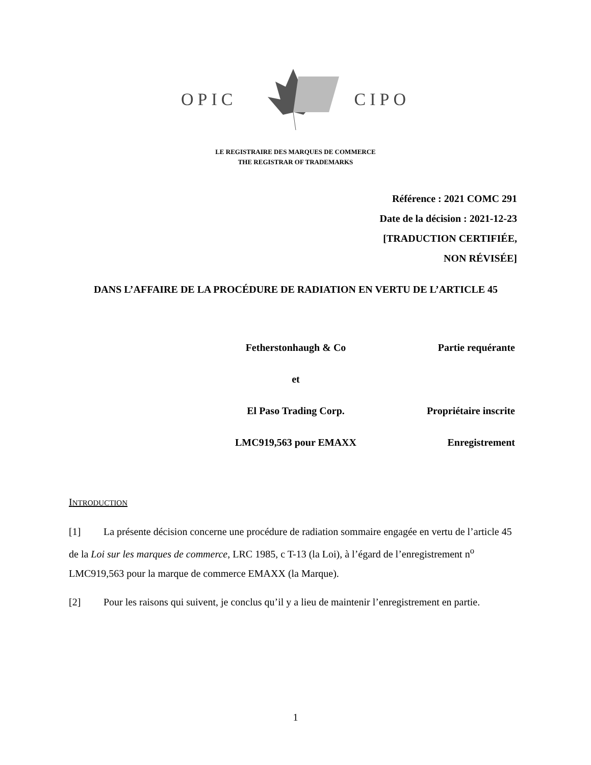OPIC CIPO
LE REGISTRAIRE DES MARQUES DE COMMERCE
THE REGISTRAR OF TRADEMARKS
Référence : 2021 COMC 291
Date de la décision : 2021-12-23
[TRADUCTION CERTIFIÉE,
NON RÉVISÉE]
DANS L’AFFAIRE DE LA PROCÉDURE DE RADIATION EN VERTU DE L’ARTICLE 45
Fetherstonhaugh & Co Partie requérante
et
El Paso Trading Corp. Propriétaire inscrite
LMC919,563 pour EMAXX Enregistrement
INTRODUCTION
[1] La présente décision concerne une procédure de radiation sommaire engagée en vertu de l’article 45 de la Loi sur les marques de commerce, LRC 1985, c T-13 (la Loi), à l’égard de l’enregistrement n<sup>o</sup> LMC919,563 pour la marque de commerce EMAXX (la Marque).
[2] Pour les raisons qui suivent, je conclus qu’il y a lieu de maintenir l’enregistrement en partie.
1